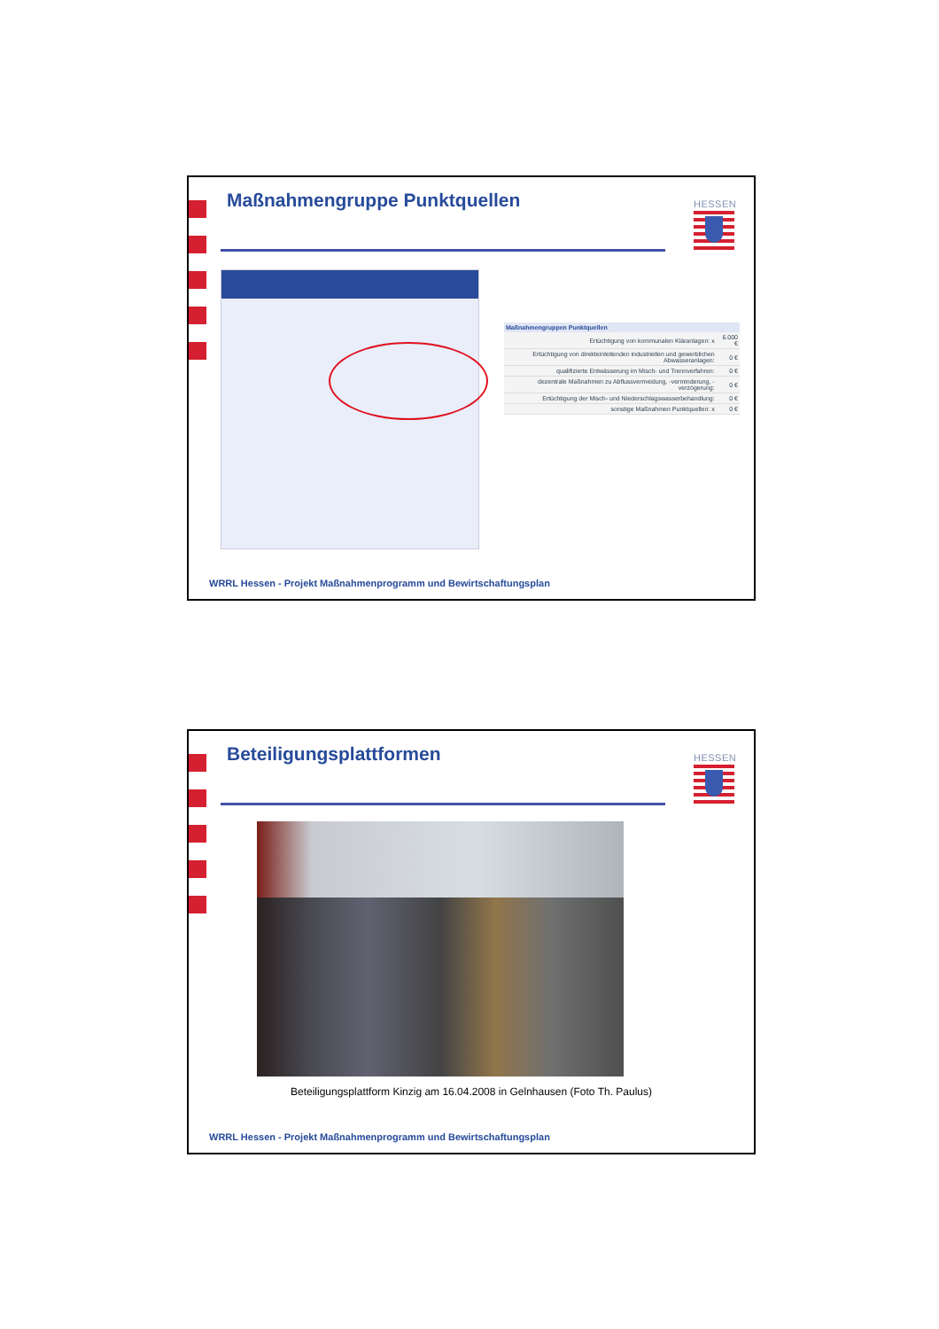Maßnahmengruppe Punktquellen HESSEN
| Maßnahmengruppen Punktquellen | |
| --- | --- |
| Ertüchtigung von kommunalen Kläranlagen: x | 6.000 € |
| Ertüchtigung von direkteinleitenden industriellen und gewerblichen Abwasseranlagen: | 0 € |
| qualifizierte Entwässerung im Misch- und Trennverfahren: | 0 € |
| dezentrale Maßnahmen zu Abflussvermeidung, -verminderung, -verzögerung: | 0 € |
| Ertüchtigung der Misch- und Niederschlagswasserbehandlung: | 0 € |
| sonstige Maßnahmen Punktquellen: x | 0 € |
WRRL Hessen - Projekt Maßnahmenprogramm und Bewirtschaftungsplan
Beteiligungsplattformen HESSEN
Beteiligungsplattform Kinzig am 16.04.2008 in Gelnhausen (Foto Th. Paulus)
WRRL Hessen - Projekt Maßnahmenprogramm und Bewirtschaftungsplan